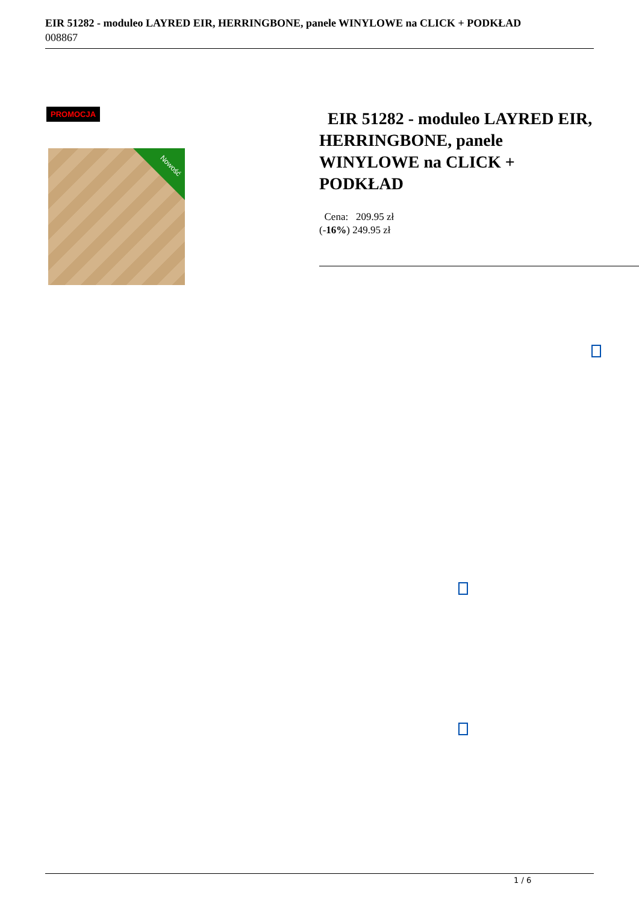EIR 51282 - moduleo LAYRED EIR, HERRINGBONE, panele WINYLOWE na CLICK + PODKŁAD
008867
PROMOCJA
Nowość
EIR 51282 - moduleo LAYRED EIR, HERRINGBONE, panele WINYLOWE na CLICK + PODKŁAD
Cena: 209.95 zł
(-16%) 249.95 zł
1 / 6